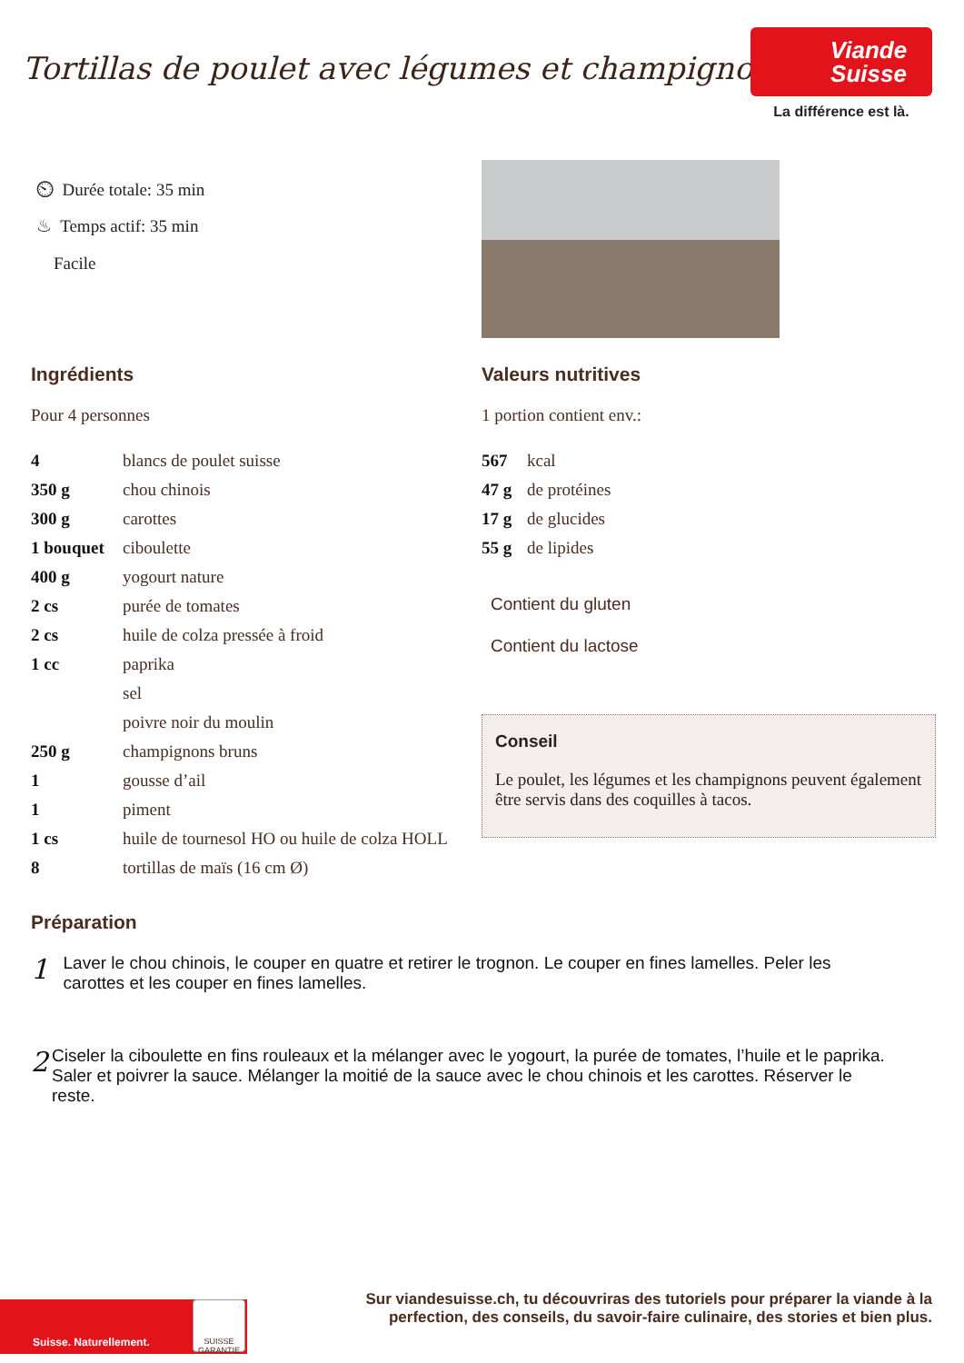Tortillas de poulet avec légumes et champignons
Viande
Suisse
La différence est là.
⏲ Durée totale: 35 min
♨ Temps actif: 35 min
Facile
Ingrédients
Pour 4 personnes
| 4 | blancs de poulet suisse |
| 350 g | chou chinois |
| 300 g | carottes |
| 1 bouquet | ciboulette |
| 400 g | yogourt nature |
| 2 cs | purée de tomates |
| 2 cs | huile de colza pressée à froid |
| 1 cc | paprika |
| | sel |
| | poivre noir du moulin |
| 250 g | champignons bruns |
| 1 | gousse d’ail |
| 1 | piment |
| 1 cs | huile de tournesol HO ou huile de colza HOLL |
| 8 | tortillas de maïs (16 cm Ø) |
Valeurs nutritives
1 portion contient env.:
| 567 | kcal |
| 47 g | de protéines |
| 17 g | de glucides |
| 55 g | de lipides |
Contient du gluten
Contient du lactose
Conseil
Le poulet, les légumes et les champignons peuvent également être servis dans des coquilles à tacos.
Préparation
1
Laver le chou chinois, le couper en quatre et retirer le trognon. Le couper en fines lamelles. Peler les carottes et les couper en fines lamelles.
2
Ciseler la ciboulette en fins rouleaux et la mélanger avec le yogourt, la purée de tomates, l’huile et le paprika. Saler et poivrer la sauce. Mélanger la moitié de la sauce avec le chou chinois et les carottes. Réserver le reste.
Suisse. Naturellement.
SUISSE GARANTIE
Sur viandesuisse.ch, tu découvriras des tutoriels pour préparer la viande à la perfection, des conseils, du savoir-faire culinaire, des stories et bien plus.